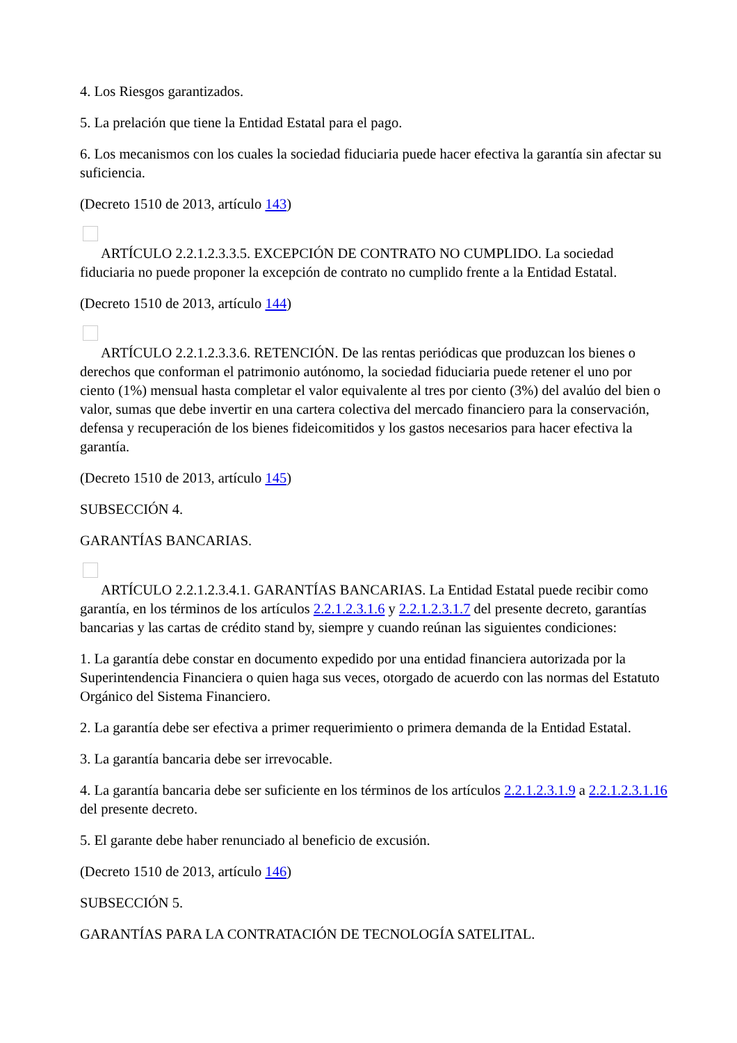4. Los Riesgos garantizados.
5. La prelación que tiene la Entidad Estatal para el pago.
6. Los mecanismos con los cuales la sociedad fiduciaria puede hacer efectiva la garantía sin afectar su suficiencia.
(Decreto 1510 de 2013, artículo 143)
ARTÍCULO 2.2.1.2.3.3.5. EXCEPCIÓN DE CONTRATO NO CUMPLIDO. La sociedad fiduciaria no puede proponer la excepción de contrato no cumplido frente a la Entidad Estatal.
(Decreto 1510 de 2013, artículo 144)
ARTÍCULO 2.2.1.2.3.3.6. RETENCIÓN. De las rentas periódicas que produzcan los bienes o derechos que conforman el patrimonio autónomo, la sociedad fiduciaria puede retener el uno por ciento (1%) mensual hasta completar el valor equivalente al tres por ciento (3%) del avalúo del bien o valor, sumas que debe invertir en una cartera colectiva del mercado financiero para la conservación, defensa y recuperación de los bienes fideicomitidos y los gastos necesarios para hacer efectiva la garantía.
(Decreto 1510 de 2013, artículo 145)
SUBSECCIÓN 4.
GARANTÍAS BANCARIAS.
ARTÍCULO 2.2.1.2.3.4.1. GARANTÍAS BANCARIAS. La Entidad Estatal puede recibir como garantía, en los términos de los artículos 2.2.1.2.3.1.6 y 2.2.1.2.3.1.7 del presente decreto, garantías bancarias y las cartas de crédito stand by, siempre y cuando reúnan las siguientes condiciones:
1. La garantía debe constar en documento expedido por una entidad financiera autorizada por la Superintendencia Financiera o quien haga sus veces, otorgado de acuerdo con las normas del Estatuto Orgánico del Sistema Financiero.
2. La garantía debe ser efectiva a primer requerimiento o primera demanda de la Entidad Estatal.
3. La garantía bancaria debe ser irrevocable.
4. La garantía bancaria debe ser suficiente en los términos de los artículos 2.2.1.2.3.1.9 a 2.2.1.2.3.1.16 del presente decreto.
5. El garante debe haber renunciado al beneficio de excusión.
(Decreto 1510 de 2013, artículo 146)
SUBSECCIÓN 5.
GARANTÍAS PARA LA CONTRATACIÓN DE TECNOLOGÍA SATELITAL.